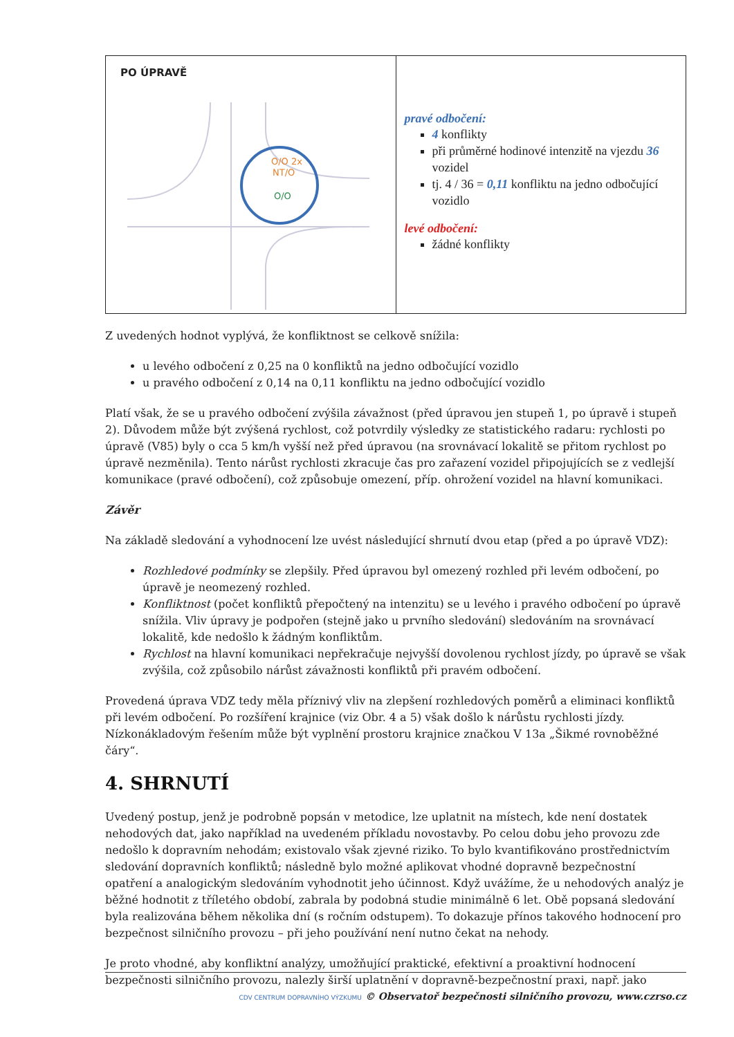| PO ÚPRAVĚ O/O 2x NT/O O/O | pravé odbočení: 4 konflikty při průměrné hodinové intenzitě na vjezdu 36 vozidel tj. 4 / 36 = 0,11 konfliktu na jedno odbočující vozidlo levé odbočení: žádné konflikty |
Z uvedených hodnot vyplývá, že konfliktnost se celkově snížila:
u levého odbočení z 0,25 na 0 konfliktů na jedno odbočující vozidlo
u pravého odbočení z 0,14 na 0,11 konfliktu na jedno odbočující vozidlo
Platí však, že se u pravého odbočení zvýšila závažnost (před úpravou jen stupeň 1, po úpravě i stupeň 2). Důvodem může být zvýšená rychlost, což potvrdily výsledky ze statistického radaru: rychlosti po úpravě (V85) byly o cca 5 km/h vyšší než před úpravou (na srovnávací lokalitě se přitom rychlost po úpravě nezměnila). Tento nárůst rychlosti zkracuje čas pro zařazení vozidel připojujících se z vedlejší komunikace (pravé odbočení), což způsobuje omezení, příp. ohrožení vozidel na hlavní komunikaci.
Závěr
Na základě sledování a vyhodnocení lze uvést následující shrnutí dvou etap (před a po úpravě VDZ):
Rozhledové podmínky se zlepšily. Před úpravou byl omezený rozhled při levém odbočení, po úpravě je neomezený rozhled.
Konfliktnost (počet konfliktů přepočtený na intenzitu) se u levého i pravého odbočení po úpravě snížila. Vliv úpravy je podpořen (stejně jako u prvního sledování) sledováním na srovnávací lokalitě, kde nedošlo k žádným konfliktům.
Rychlost na hlavní komunikaci nepřekračuje nejvyšší dovolenou rychlost jízdy, po úpravě se však zvýšila, což způsobilo nárůst závažnosti konfliktů při pravém odbočení.
Provedená úprava VDZ tedy měla příznivý vliv na zlepšení rozhledových poměrů a eliminaci konfliktů při levém odbočení. Po rozšíření krajnice (viz Obr. 4 a 5) však došlo k nárůstu rychlosti jízdy. Nízkonákladovým řešením může být vyplnění prostoru krajnice značkou V 13a „Šikmé rovnoběžné čáry“.
4. SHRNUTÍ
Uvedený postup, jenž je podrobně popsán v metodice, lze uplatnit na místech, kde není dostatek nehodových dat, jako například na uvedeném příkladu novostavby. Po celou dobu jeho provozu zde nedošlo k dopravním nehodám; existovalo však zjevné riziko. To bylo kvantifikováno prostřednictvím sledování dopravních konfliktů; následně bylo možné aplikovat vhodné dopravně bezpečnostní opatření a analogickým sledováním vyhodnotit jeho účinnost. Když uvážíme, že u nehodových analýz je běžné hodnotit z tříletého období, zabrala by podobná studie minimálně 6 let. Obě popsaná sledování byla realizována během několika dní (s ročním odstupem). To dokazuje přínos takového hodnocení pro bezpečnost silničního provozu – při jeho používání není nutno čekat na nehody.
Je proto vhodné, aby konfliktní analýzy, umožňující praktické, efektivní a proaktivní hodnocení bezpečnosti silničního provozu, nalezly širší uplatnění v dopravně-bezpečnostní praxi, např. jako
CDV CENTRUM DOPRAVNÍHO VÝZKUMU © Observatoř bezpečnosti silničního provozu, www.czrso.cz